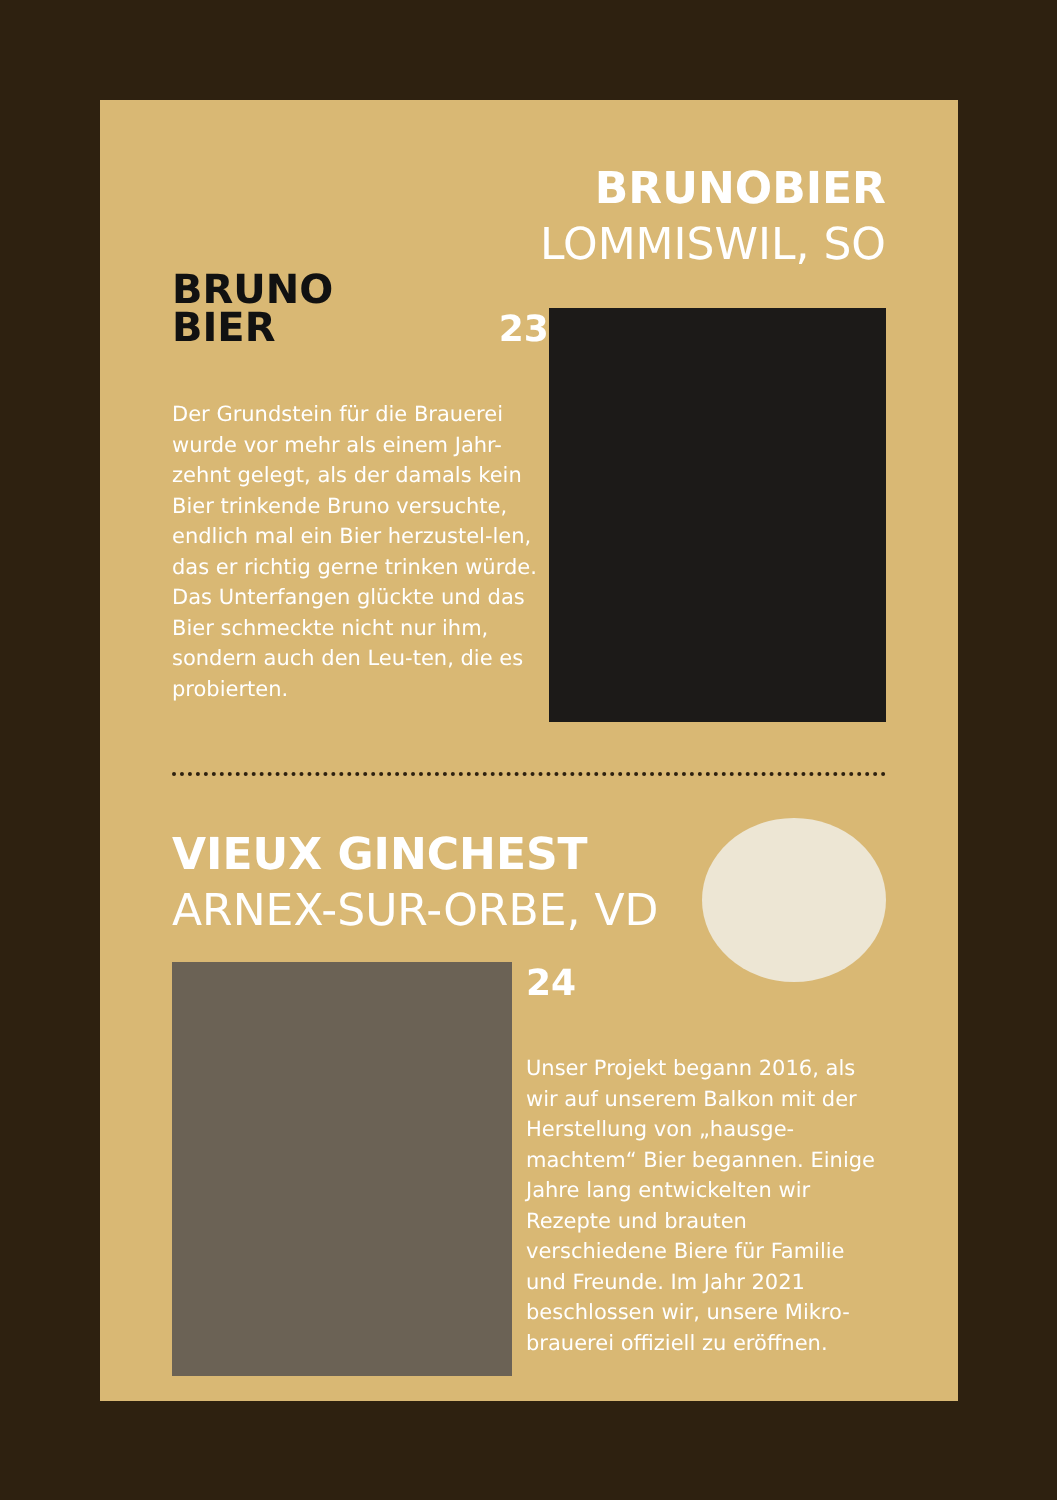BRUNO
BIER
BRUNOBIER
LOMMISWIL, SO
23
Der Grundstein für die Brauerei wurde vor mehr als einem Jahr-zehnt gelegt, als der damals kein Bier trinkende Bruno versuchte, endlich mal ein Bier herzustel-len, das er richtig gerne trinken würde. Das Unterfangen glückte und das Bier schmeckte nicht nur ihm, sondern auch den Leu-ten, die es probierten.
VIEUX GINCHEST
ARNEX-SUR-ORBE, VD
24
Unser Projekt begann 2016, als wir auf unserem Balkon mit der Herstellung von „hausge-machtem“ Bier begannen. Einige Jahre lang entwickelten wir Rezepte und brauten verschiedene Biere für Familie und Freunde. Im Jahr 2021 beschlossen wir, unsere Mikro-brauerei offiziell zu eröffnen.